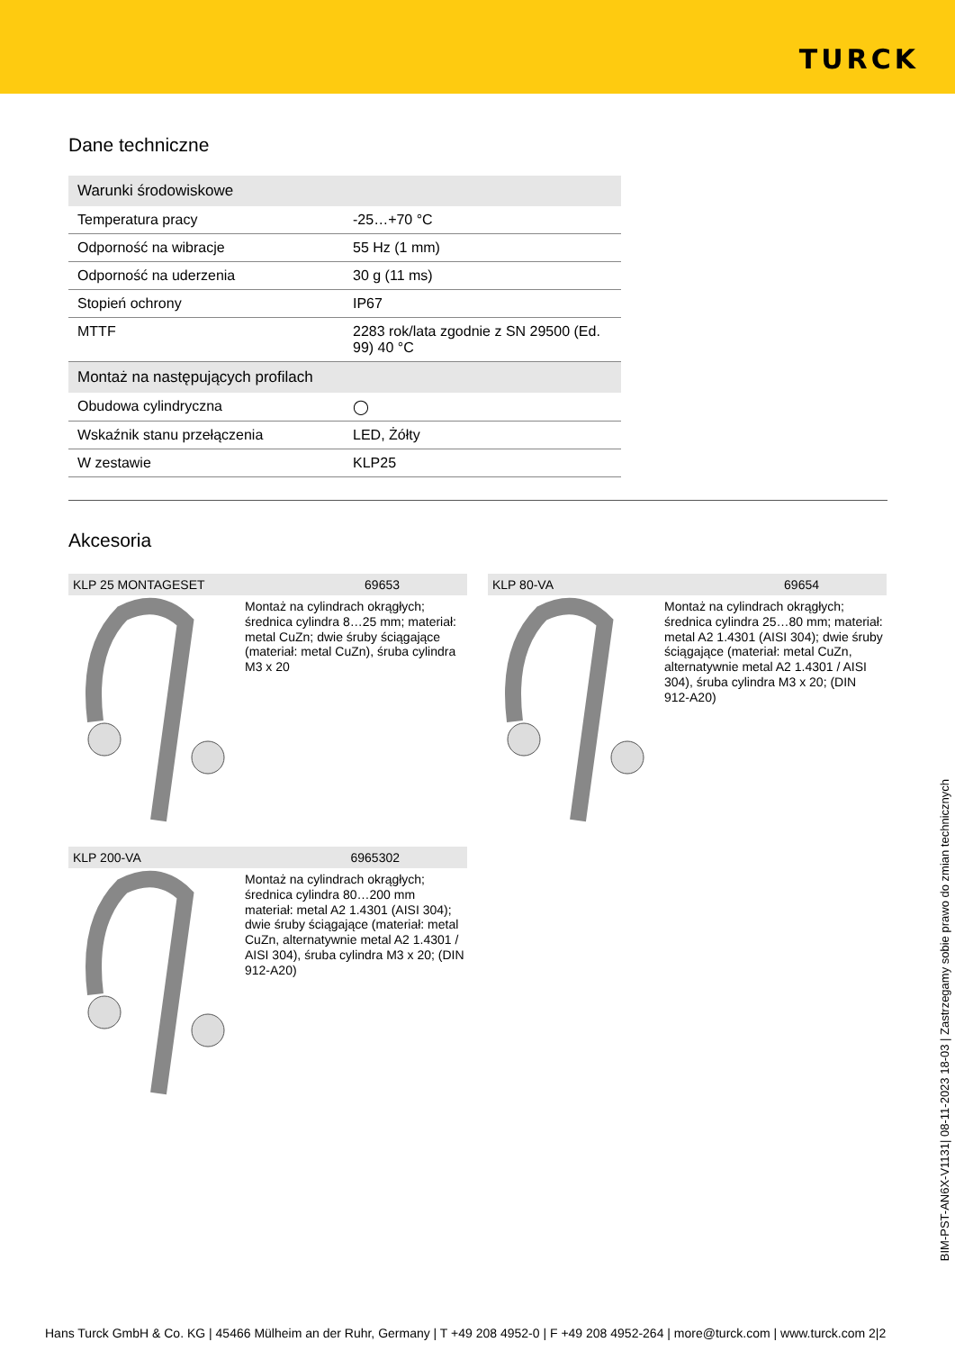TURCK
Dane techniczne
| Warunki środowiskowe | |
| --- | --- |
| Temperatura pracy | -25…+70 °C |
| Odporność na wibracje | 55 Hz (1 mm) |
| Odporność na uderzenia | 30 g (11 ms) |
| Stopień ochrony | IP67 |
| MTTF | 2283 rok/lata zgodnie z SN 29500 (Ed. 99) 40 °C |
| Montaż na następujących profilach | |
| Obudowa cylindryczna | ◯ |
| Wskaźnik stanu przełączenia | LED, Żółty |
| W zestawie | KLP25 |
Akcesoria
KLP 25 MONTAGESET 69653
Montaż na cylindrach okrągłych; średnica cylindra 8…25 mm; materiał: metal CuZn; dwie śruby ściągające (materiał: metal CuZn), śruba cylindra M3 x 20
KLP 80-VA 69654
Montaż na cylindrach okrągłych; średnica cylindra 25…80 mm; materiał: metal A2 1.4301 (AISI 304); dwie śruby ściągające (materiał: metal CuZn, alternatywnie metal A2 1.4301 / AISI 304), śruba cylindra M3 x 20; (DIN 912-A20)
KLP 200-VA 6965302
Montaż na cylindrach okrągłych; średnica cylindra 80…200 mm materiał: metal A2 1.4301 (AISI 304); dwie śruby ściągające (materiał: metal CuZn, alternatywnie metal A2 1.4301 / AISI 304), śruba cylindra M3 x 20; (DIN 912-A20)
BIM-PST-AN6X-V1131| 08-11-2023 18-03 | Zastrzegamy sobie prawo do zmian technicznych
Hans Turck GmbH & Co. KG | 45466 Mülheim an der Ruhr, Germany | T +49 208 4952-0 | F +49 208 4952-264 | more@turck.com | www.turck.com 2|2